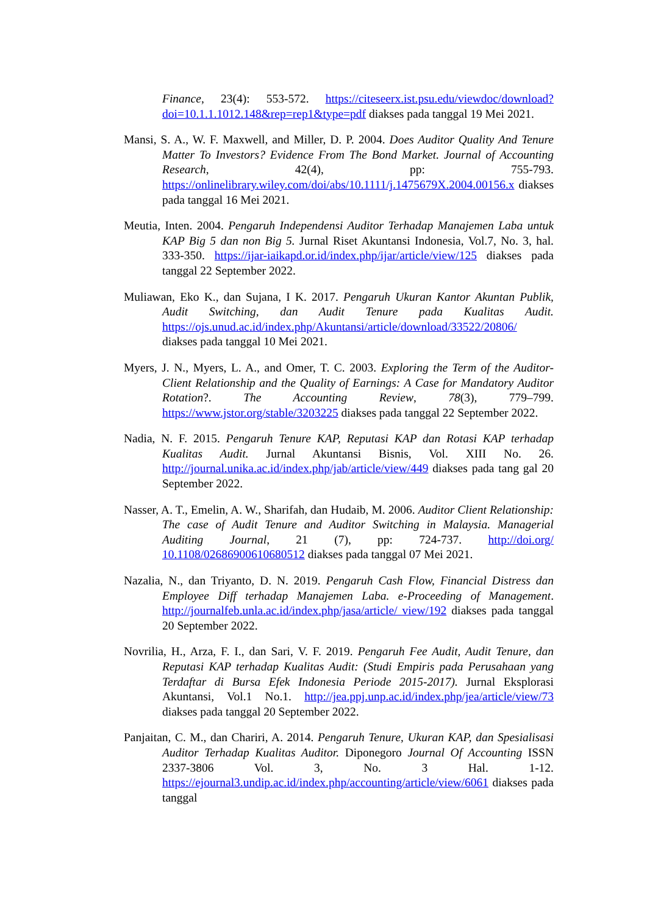Finance, 23(4): 553-572. https://citeseerx.ist.psu.edu/viewdoc/download?doi=10.1.1.1012.148&rep=rep1&type=pdf diakses pada tanggal 19 Mei 2021.
Mansi, S. A., W. F. Maxwell, and Miller, D. P. 2004. Does Auditor Quality And Tenure Matter To Investors? Evidence From The Bond Market. Journal of Accounting Research, 42(4), pp: 755-793. https://onlinelibrary.wiley.com/doi/abs/10.1111/j.1475679X.2004.00156.x diakses pada tanggal 16 Mei 2021.
Meutia, Inten. 2004. Pengaruh Independensi Auditor Terhadap Manajemen Laba untuk KAP Big 5 dan non Big 5. Jurnal Riset Akuntansi Indonesia, Vol.7, No. 3, hal. 333-350. https://ijar-iaikapd.or.id/index.php/ijar/article/view/125 diakses pada tanggal 22 September 2022.
Muliawan, Eko K., dan Sujana, I K. 2017. Pengaruh Ukuran Kantor Akuntan Publik, Audit Switching, dan Audit Tenure pada Kualitas Audit. https://ojs.unud.ac.id/index.php/Akuntansi/article/download/33522/20806/ diakses pada tanggal 10 Mei 2021.
Myers, J. N., Myers, L. A., and Omer, T. C. 2003. Exploring the Term of the Auditor-Client Relationship and the Quality of Earnings: A Case for Mandatory Auditor Rotation?. The Accounting Review, 78(3), 779–799. https://www.jstor.org/stable/3203225 diakses pada tanggal 22 September 2022.
Nadia, N. F. 2015. Pengaruh Tenure KAP, Reputasi KAP dan Rotasi KAP terhadap Kualitas Audit. Jurnal Akuntansi Bisnis, Vol. XIII No. 26. http://journal.unika.ac.id/index.php/jab/article/view/449 diakses pada tang gal 20 September 2022.
Nasser, A. T., Emelin, A. W., Sharifah, dan Hudaib, M. 2006. Auditor Client Relationship: The case of Audit Tenure and Auditor Switching in Malaysia. Managerial Auditing Journal, 21 (7), pp: 724-737. http://doi.org/ 10.1108/02686900610680512 diakses pada tanggal 07 Mei 2021.
Nazalia, N., dan Triyanto, D. N. 2019. Pengaruh Cash Flow, Financial Distress dan Employee Diff terhadap Manajemen Laba. e-Proceeding of Management. http://journalfeb.unla.ac.id/index.php/jasa/article/ view/192 diakses pada tanggal 20 September 2022.
Novrilia, H., Arza, F. I., dan Sari, V. F. 2019. Pengaruh Fee Audit, Audit Tenure, dan Reputasi KAP terhadap Kualitas Audit: (Studi Empiris pada Perusahaan yang Terdaftar di Bursa Efek Indonesia Periode 2015-2017). Jurnal Eksplorasi Akuntansi, Vol.1 No.1. http://jea.ppj.unp.ac.id/index.php/jea/article/view/73 diakses pada tanggal 20 September 2022.
Panjaitan, C. M., dan Chariri, A. 2014. Pengaruh Tenure, Ukuran KAP, dan Spesialisasi Auditor Terhadap Kualitas Auditor. Diponegoro Journal Of Accounting ISSN 2337-3806 Vol. 3, No. 3 Hal. 1-12. https://ejournal3.undip.ac.id/index.php/accounting/article/view/6061 diakses pada tanggal